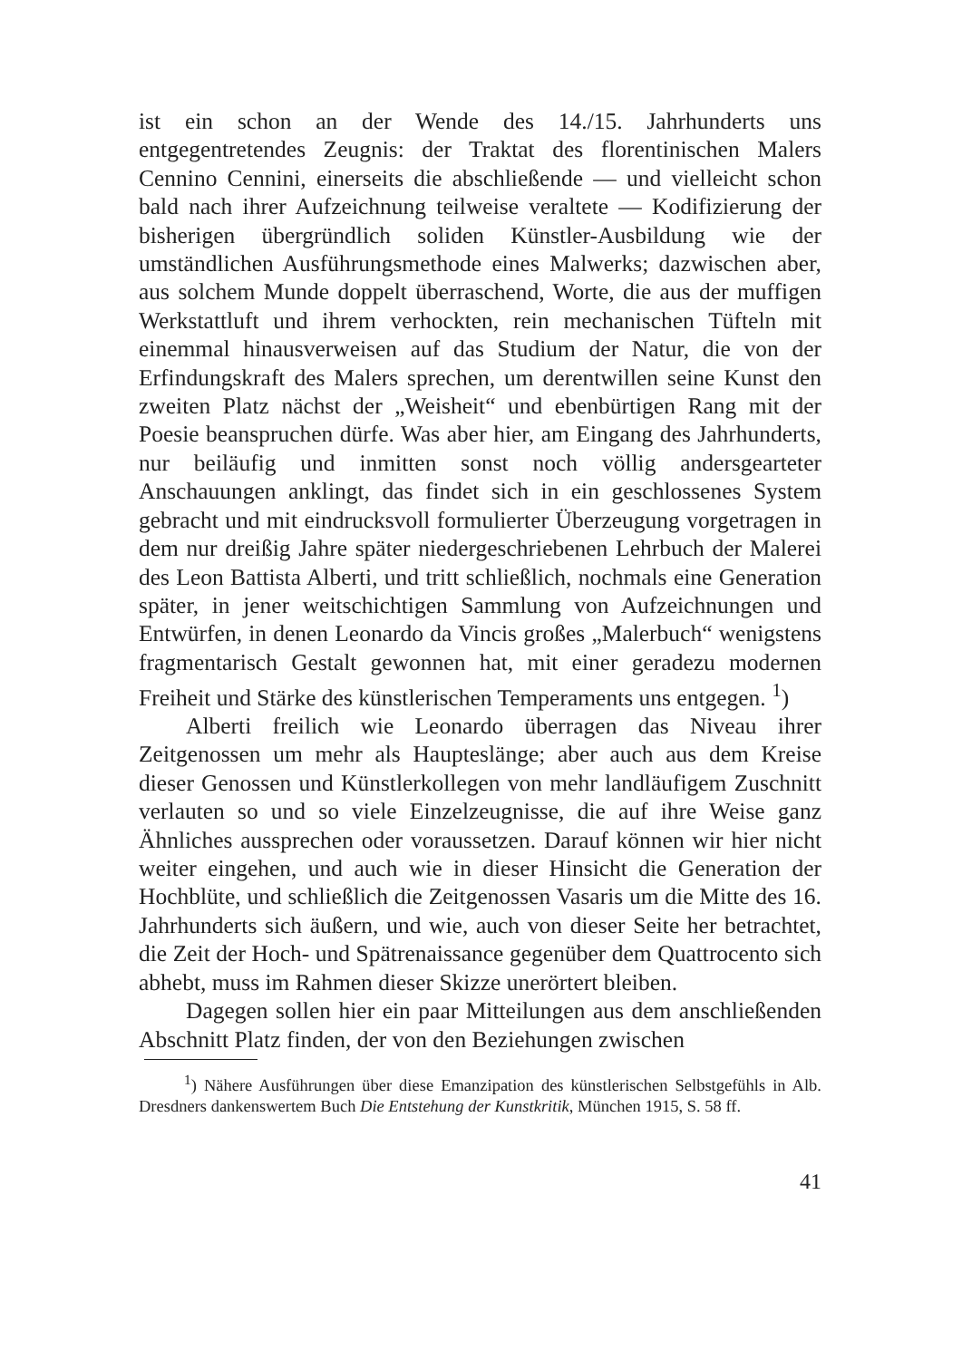ist ein schon an der Wende des 14./15. Jahrhunderts uns entgegentretendes Zeugnis: der Traktat des florentinischen Malers Cennino Cennini, einerseits die abschließende — und vielleicht schon bald nach ihrer Aufzeichnung teilweise veraltete — Kodifizierung der bisherigen übergründlich soliden Künstler-Ausbildung wie der umständlichen Ausführungsmethode eines Malwerks; dazwischen aber, aus solchem Munde doppelt überraschend, Worte, die aus der muffigen Werkstattluft und ihrem verhockten, rein mechanischen Tüfteln mit einemmal hinausverweisen auf das Studium der Natur, die von der Erfindungskraft des Malers sprechen, um derentwillen seine Kunst den zweiten Platz nächst der „Weisheit“ und ebenbürtigen Rang mit der Poesie beanspruchen dürfe. Was aber hier, am Eingang des Jahrhunderts, nur beiläufig und inmitten sonst noch völlig andersgearteter Anschauungen anklingt, das findet sich in ein geschlossenes System gebracht und mit eindrucksvoll formulierter Überzeugung vorgetragen in dem nur dreißig Jahre später niedergeschriebenen Lehrbuch der Malerei des Leon Battista Alberti, und tritt schließlich, nochmals eine Generation später, in jener weitschichtigen Sammlung von Aufzeichnungen und Entwürfen, in denen Leonardo da Vincis großes „Malerbuch“ wenigstens fragmentarisch Gestalt gewonnen hat, mit einer geradezu modernen Freiheit und Stärke des künstlerischen Temperaments uns entgegen. <sup>1</sup>)
Alberti freilich wie Leonardo überragen das Niveau ihrer Zeitgenossen um mehr als Haupteslänge; aber auch aus dem Kreise dieser Genossen und Künstlerkollegen von mehr landläufigem Zuschnitt verlauten so und so viele Einzelzeugnisse, die auf ihre Weise ganz Ähnliches aussprechen oder voraussetzen. Darauf können wir hier nicht weiter eingehen, und auch wie in dieser Hinsicht die Generation der Hochblüte, und schließlich die Zeitgenossen Vasaris um die Mitte des 16. Jahrhunderts sich äußern, und wie, auch von dieser Seite her betrachtet, die Zeit der Hoch- und Spätrenaissance gegenüber dem Quattrocento sich abhebt, muss im Rahmen dieser Skizze unerörtert bleiben.
Dagegen sollen hier ein paar Mitteilungen aus dem anschließenden Abschnitt Platz finden, der von den Beziehungen zwischen
<sup>1</sup>) Nähere Ausführungen über diese Emanzipation des künstlerischen Selbstgefühls in Alb. Dresdners dankenswertem Buch Die Entstehung der Kunstkritik, München 1915, S. 58 ff.
41